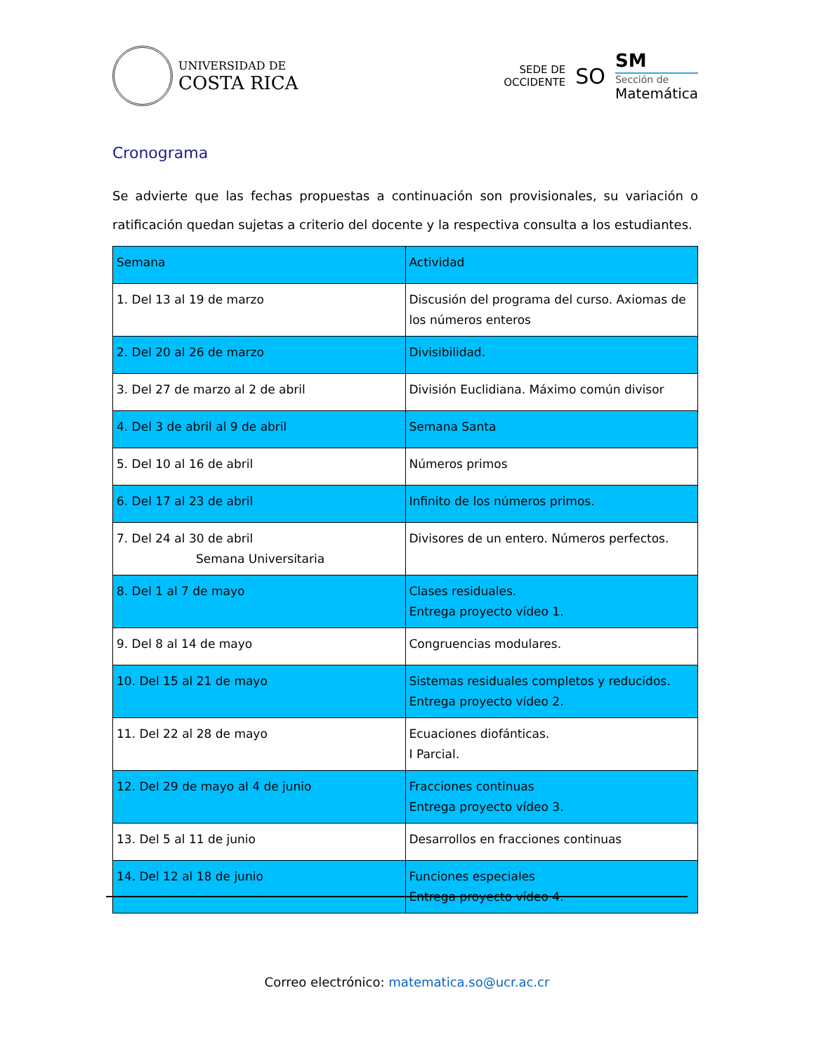UNIVERSIDAD DE
COSTA RICA
SEDE DE
OCCIDENTE
SO
SM
Sección de
Matemática
Cronograma
Se advierte que las fechas propuestas a continuación son provisionales, su variación o ratificación quedan sujetas a criterio del docente y la respectiva consulta a los estudiantes.
| Semana | Actividad |
| --- | --- |
| 1. Del 13 al 19 de marzo | Discusión del programa del curso. Axiomas de los números enteros |
| 2. Del 20 al 26 de marzo | Divisibilidad. |
| 3. Del 27 de marzo al 2 de abril | División Euclidiana. Máximo común divisor |
| 4. Del 3 de abril al 9 de abril | Semana Santa |
| 5. Del 10 al 16 de abril | Números primos |
| 6. Del 17 al 23 de abril | Infinito de los números primos. |
| 7. Del 24 al 30 de abril Semana Universitaria | Divisores de un entero. Números perfectos. |
| 8. Del 1 al 7 de mayo | Clases residuales. Entrega proyecto vídeo 1. |
| 9. Del 8 al 14 de mayo | Congruencias modulares. |
| 10. Del 15 al 21 de mayo | Sistemas residuales completos y reducidos. Entrega proyecto vídeo 2. |
| 11. Del 22 al 28 de mayo | Ecuaciones diofánticas. I Parcial. |
| 12. Del 29 de mayo al 4 de junio | Fracciones continuas Entrega proyecto vídeo 3. |
| 13. Del 5 al 11 de junio | Desarrollos en fracciones continuas |
| 14. Del 12 al 18 de junio | Funciones especiales Entrega proyecto vídeo 4. |
Correo electrónico: matematica.so@ucr.ac.cr